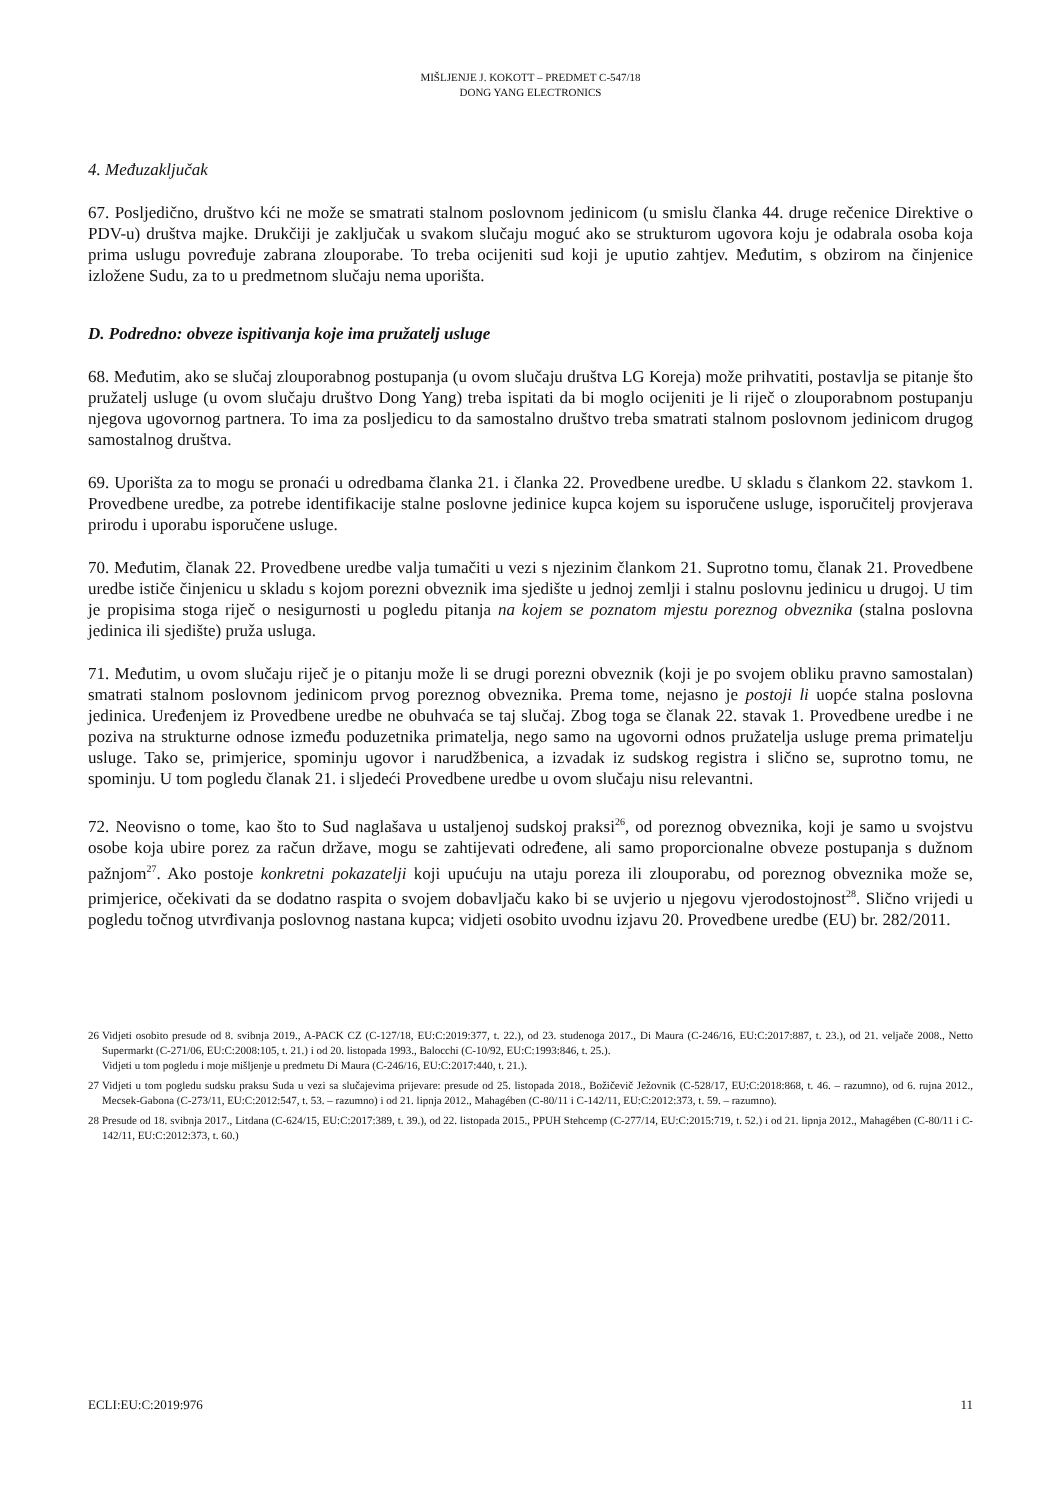MIŠLJENJE J. KOKOTT – PREDMET C-547/18
DONG YANG ELECTRONICS
4. Međuzaključak
67. Posljedično, društvo kći ne može se smatrati stalnom poslovnom jedinicom (u smislu članka 44. druge rečenice Direktive o PDV-u) društva majke. Drukčiji je zaključak u svakom slučaju moguć ako se strukturom ugovora koju je odabrala osoba koja prima uslugu povređuje zabrana zlouporabe. To treba ocijeniti sud koji je uputio zahtjev. Međutim, s obzirom na činjenice izložene Sudu, za to u predmetnom slučaju nema uporišta.
D. Podredno: obveze ispitivanja koje ima pružatelj usluge
68. Međutim, ako se slučaj zlouporabnog postupanja (u ovom slučaju društva LG Koreja) može prihvatiti, postavlja se pitanje što pružatelj usluge (u ovom slučaju društvo Dong Yang) treba ispitati da bi moglo ocijeniti je li riječ o zlouporabnom postupanju njegova ugovornog partnera. To ima za posljedicu to da samostalno društvo treba smatrati stalnom poslovnom jedinicom drugog samostalnog društva.
69. Uporišta za to mogu se pronaći u odredbama članka 21. i članka 22. Provedbene uredbe. U skladu s člankom 22. stavkom 1. Provedbene uredbe, za potrebe identifikacije stalne poslovne jedinice kupca kojem su isporučene usluge, isporučitelj provjerava prirodu i uporabu isporučene usluge.
70. Međutim, članak 22. Provedbene uredbe valja tumačiti u vezi s njezinim člankom 21. Suprotno tomu, članak 21. Provedbene uredbe ističe činjenicu u skladu s kojom porezni obveznik ima sjedište u jednoj zemlji i stalnu poslovnu jedinicu u drugoj. U tim je propisima stoga riječ o nesigurnosti u pogledu pitanja na kojem se poznatom mjestu poreznog obveznika (stalna poslovna jedinica ili sjedište) pruža usluga.
71. Međutim, u ovom slučaju riječ je o pitanju može li se drugi porezni obveznik (koji je po svojem obliku pravno samostalan) smatrati stalnom poslovnom jedinicom prvog poreznog obveznika. Prema tome, nejasno je postoji li uopće stalna poslovna jedinica. Uređenjem iz Provedbene uredbe ne obuhvaća se taj slučaj. Zbog toga se članak 22. stavak 1. Provedbene uredbe i ne poziva na strukturne odnose između poduzetnika primatelja, nego samo na ugovorni odnos pružatelja usluge prema primatelju usluge. Tako se, primjerice, spominju ugovor i narudžbenica, a izvadak iz sudskog registra i slično se, suprotno tomu, ne spominju. U tom pogledu članak 21. i sljedeći Provedbene uredbe u ovom slučaju nisu relevantni.
72. Neovisno o tome, kao što to Sud naglašava u ustaljenoj sudskoj praksi<sup>26</sup>, od poreznog obveznika, koji je samo u svojstvu osobe koja ubire porez za račun države, mogu se zahtijevati određene, ali samo proporcionalne obveze postupanja s dužnom pažnjom<sup>27</sup>. Ako postoje konkretni pokazatelji koji upućuju na utaju poreza ili zlouporabu, od poreznog obveznika može se, primjerice, očekivati da se dodatno raspita o svojem dobavljaču kako bi se uvjerio u njegovu vjerodostojnost<sup>28</sup>. Slično vrijedi u pogledu točnog utvrđivanja poslovnog nastana kupca; vidjeti osobito uvodnu izjavu 20. Provedbene uredbe (EU) br. 282/2011.
26 Vidjeti osobito presude od 8. svibnja 2019., A-PACK CZ (C-127/18, EU:C:2019:377, t. 22.), od 23. studenoga 2017., Di Maura (C-246/16, EU:C:2017:887, t. 23.), od 21. veljače 2008., Netto Supermarkt (C-271/06, EU:C:2008:105, t. 21.) i od 20. listopada 1993., Balocchi (C-10/92, EU:C:1993:846, t. 25.).
Vidjeti u tom pogledu i moje mišljenje u predmetu Di Maura (C-246/16, EU:C:2017:440, t. 21.).
27 Vidjeti u tom pogledu sudsku praksu Suda u vezi sa slučajevima prijevare: presude od 25. listopada 2018., Božičevič Ježovnik (C-528/17, EU:C:2018:868, t. 46. – razumno), od 6. rujna 2012., Mecsek-Gabona (C-273/11, EU:C:2012:547, t. 53. – razumno) i od 21. lipnja 2012., Mahagében (C-80/11 i C-142/11, EU:C:2012:373, t. 59. – razumno).
28 Presude od 18. svibnja 2017., Litdana (C-624/15, EU:C:2017:389, t. 39.), od 22. listopada 2015., PPUH Stehcemp (C-277/14, EU:C:2015:719, t. 52.) i od 21. lipnja 2012., Mahagében (C-80/11 i C-142/11, EU:C:2012:373, t. 60.)
ECLI:EU:C:2019:976 11